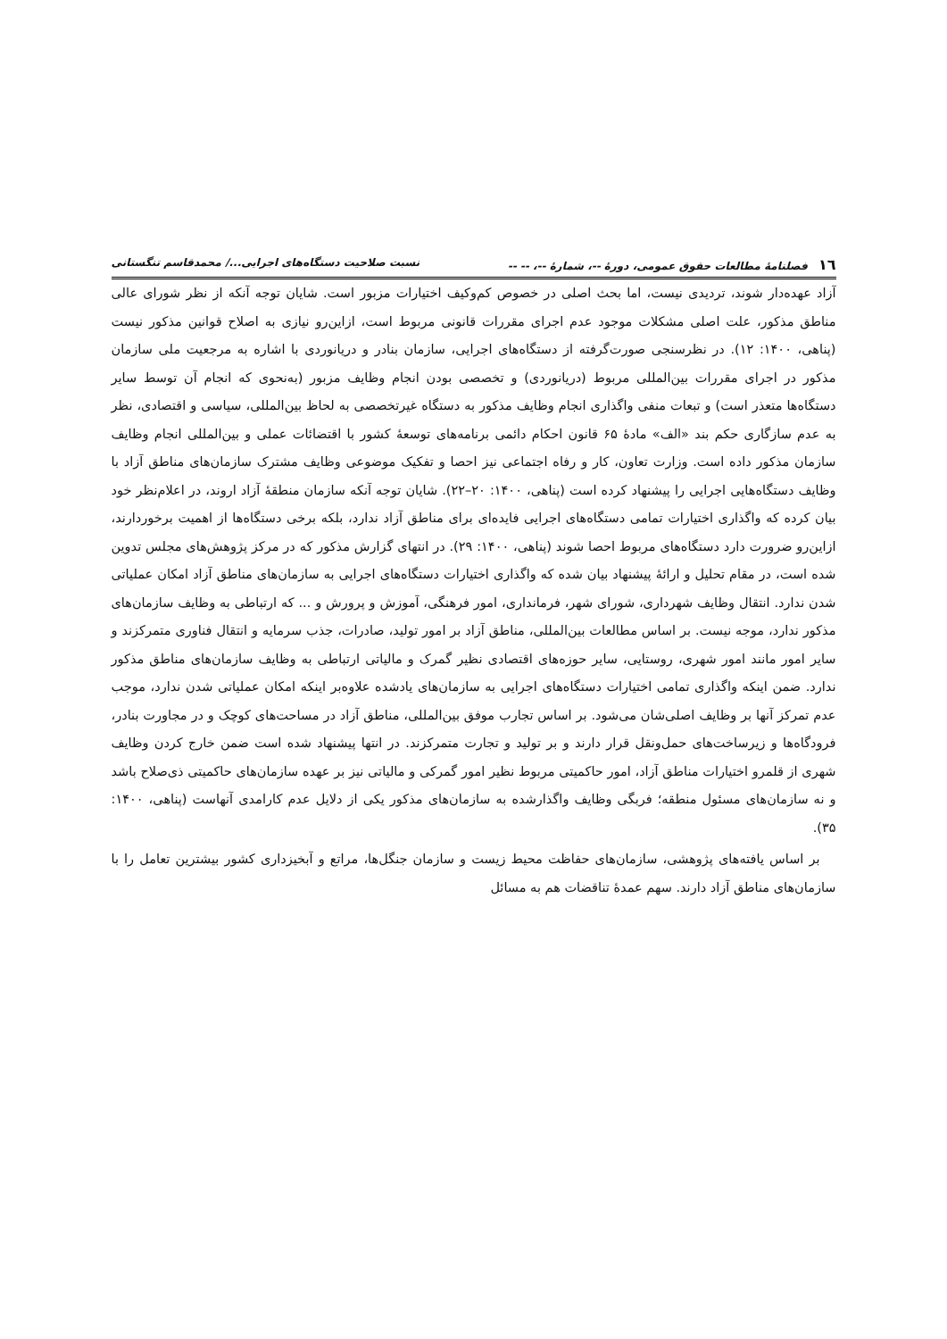١٦ فصلنامهٔ مطالعات حقوق عمومی، دورهٔ --، شمارهٔ --، -- -- نسبت صلاحیت دستگاه‌های اجرایی.../ محمدقاسم تنگستانی
آزاد عهده‌دار شوند، تردیدی نیست، اما بحث اصلی در خصوص کم‌وکیف اختیارات مزبور است. شایان توجه آنکه از نظر شورای عالی مناطق مذکور، علت اصلی مشکلات موجود عدم اجرای مقررات قانونی مربوط است، ازاین‌رو نیازی به اصلاح قوانین مذکور نیست (پناهی، ۱۴۰۰: ۱۲). در نظرسنجی صورت‌گرفته از دستگاه‌های اجرایی، سازمان بنادر و دریانوردی با اشاره به مرجعیت ملی سازمان مذکور در اجرای مقررات بین‌المللی مربوط (دریانوردی) و تخصصی بودن انجام وظایف مزبور (به‌نحوی که انجام آن توسط سایر دستگاه‌ها متعذر است) و تبعات منفی واگذاری انجام وظایف مذکور به دستگاه غیرتخصصی به لحاظ بین‌المللی، سیاسی و اقتصادی، نظر به عدم سازگاری حکم بند «الف» مادهٔ ۶۵ قانون احکام دائمی برنامه‌های توسعهٔ کشور با اقتضائات عملی و بین‌المللی انجام وظایف سازمان مذکور داده است. وزارت تعاون، کار و رفاه اجتماعی نیز احصا و تفکیک موضوعی وظایف مشترک سازمان‌های مناطق آزاد با وظایف دستگاه‌هایی اجرایی را پیشنهاد کرده است (پناهی، ۱۴۰۰: ۲۰–۲۲). شایان توجه آنکه سازمان منطقهٔ آزاد اروند، در اعلام‌نظر خود بیان کرده که واگذاری اختیارات تمامی دستگاه‌های اجرایی فایده‌ای برای مناطق آزاد ندارد، بلکه برخی دستگاه‌ها از اهمیت برخوردارند، ازاین‌رو ضرورت دارد دستگاه‌های مربوط احصا شوند (پناهی، ۱۴۰۰: ۲۹). در انتهای گزارش مذکور که در مرکز پژوهش‌های مجلس تدوین شده است، در مقام تحلیل و ارائهٔ پیشنهاد بیان شده که واگذاری اختیارات دستگاه‌های اجرایی به سازمان‌های مناطق آزاد امکان عملیاتی شدن ندارد. انتقال وظایف شهرداری، شورای شهر، فرمانداری، امور فرهنگی، آموزش و پرورش و ... که ارتباطی به وظایف سازمان‌های مذکور ندارد، موجه نیست. بر اساس مطالعات بین‌المللی، مناطق آزاد بر امور تولید، صادرات، جذب سرمایه و انتقال فناوری متمرکزند و سایر امور مانند امور شهری، روستایی، سایر حوزه‌های اقتصادی نظیر گمرک و مالیاتی ارتباطی به وظایف سازمان‌های مناطق مذکور ندارد. ضمن اینکه واگذاری تمامی اختیارات دستگاه‌های اجرایی به سازمان‌های یادشده علاوه‌بر اینکه امکان عملیاتی شدن ندارد، موجب عدم تمرکز آنها بر وظایف اصلی‌شان می‌شود. بر اساس تجارب موفق بین‌المللی، مناطق آزاد در مساحت‌های کوچک و در مجاورت بنادر، فرودگاه‌ها و زیرساخت‌های حمل‌ونقل قرار دارند و بر تولید و تجارت متمرکزند. در انتها پیشنهاد شده است ضمن خارج کردن وظایف شهری از قلمرو اختیارات مناطق آزاد، امور حاکمیتی مربوط نظیر امور گمرکی و مالیاتی نیز بر عهده سازمان‌های حاکمیتی ذی‌صلاح باشد و نه سازمان‌های مسئول منطقه؛ فربگی وظایف واگذارشده به سازمان‌های مذکور یکی از دلایل عدم کارامدی آنهاست (پناهی، ۱۴۰۰: ۳۵).
بر اساس یافته‌های پژوهشی، سازمان‌های حفاظت محیط زیست و سازمان جنگل‌ها، مراتع و آبخیزداری کشور بیشترین تعامل را با سازمان‌های مناطق آزاد دارند. سهم عمدهٔ تناقضات هم به مسائل